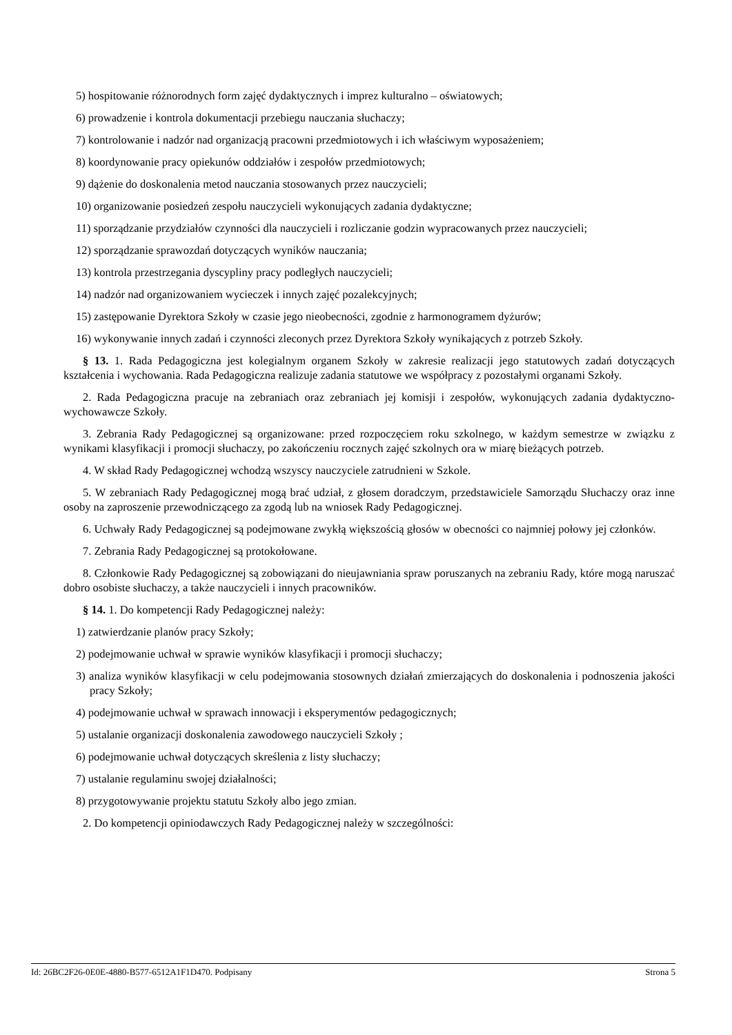5) hospitowanie różnorodnych form zajęć dydaktycznych i imprez kulturalno – oświatowych;
6) prowadzenie i kontrola dokumentacji przebiegu nauczania słuchaczy;
7) kontrolowanie i nadzór nad organizacją pracowni przedmiotowych i ich właściwym wyposażeniem;
8) koordynowanie pracy opiekunów oddziałów i zespołów przedmiotowych;
9) dążenie do doskonalenia metod nauczania stosowanych przez nauczycieli;
10) organizowanie posiedzeń zespołu nauczycieli wykonujących zadania dydaktyczne;
11) sporządzanie przydziałów czynności dla nauczycieli i rozliczanie godzin wypracowanych przez nauczycieli;
12) sporządzanie sprawozdań dotyczących wyników nauczania;
13) kontrola przestrzegania dyscypliny pracy podległych nauczycieli;
14) nadzór nad organizowaniem wycieczek i innych zajęć pozalekcyjnych;
15) zastępowanie Dyrektora Szkoły w czasie jego nieobecności, zgodnie z harmonogramem dyżurów;
16) wykonywanie innych zadań i czynności zleconych przez Dyrektora Szkoły wynikających z potrzeb Szkoły.
§ 13. 1. Rada Pedagogiczna jest kolegialnym organem Szkoły w zakresie realizacji jego statutowych zadań dotyczących kształcenia i wychowania. Rada Pedagogiczna realizuje zadania statutowe we współpracy z pozostałymi organami Szkoły.
2. Rada Pedagogiczna pracuje na zebraniach oraz zebraniach jej komisji i zespołów, wykonujących zadania dydaktyczno-wychowawcze Szkoły.
3. Zebrania Rady Pedagogicznej są organizowane: przed rozpoczęciem roku szkolnego, w każdym semestrze w związku z wynikami klasyfikacji i promocji słuchaczy, po zakończeniu rocznych zajęć szkolnych ora w miarę bieżących potrzeb.
4. W skład Rady Pedagogicznej wchodzą wszyscy nauczyciele zatrudnieni w Szkole.
5. W zebraniach Rady Pedagogicznej mogą brać udział, z głosem doradczym, przedstawiciele Samorządu Słuchaczy oraz inne osoby na zaproszenie przewodniczącego za zgodą lub na wniosek Rady Pedagogicznej.
6. Uchwały Rady Pedagogicznej są podejmowane zwykłą większością głosów w obecności co najmniej połowy jej członków.
7. Zebrania Rady Pedagogicznej są protokołowane.
8. Członkowie Rady Pedagogicznej są zobowiązani do nieujawniania spraw poruszanych na zebraniu Rady, które mogą naruszać dobro osobiste słuchaczy, a także nauczycieli i innych pracowników.
§ 14. 1. Do kompetencji Rady Pedagogicznej należy:
1) zatwierdzanie planów pracy Szkoły;
2) podejmowanie uchwał w sprawie wyników klasyfikacji i promocji słuchaczy;
3) analiza wyników klasyfikacji w celu podejmowania stosownych działań zmierzających do doskonalenia i podnoszenia jakości pracy Szkoły;
4) podejmowanie uchwał w sprawach innowacji i eksperymentów pedagogicznych;
5) ustalanie organizacji doskonalenia zawodowego nauczycieli Szkoły ;
6) podejmowanie uchwał dotyczących skreślenia z listy słuchaczy;
7) ustalanie regulaminu swojej działalności;
8) przygotowywanie projektu statutu Szkoły albo jego zmian.
2. Do kompetencji opiniodawczych Rady Pedagogicznej należy w szczególności:
Id: 26BC2F26-0E0E-4880-B577-6512A1F1D470. Podpisany Strona 5